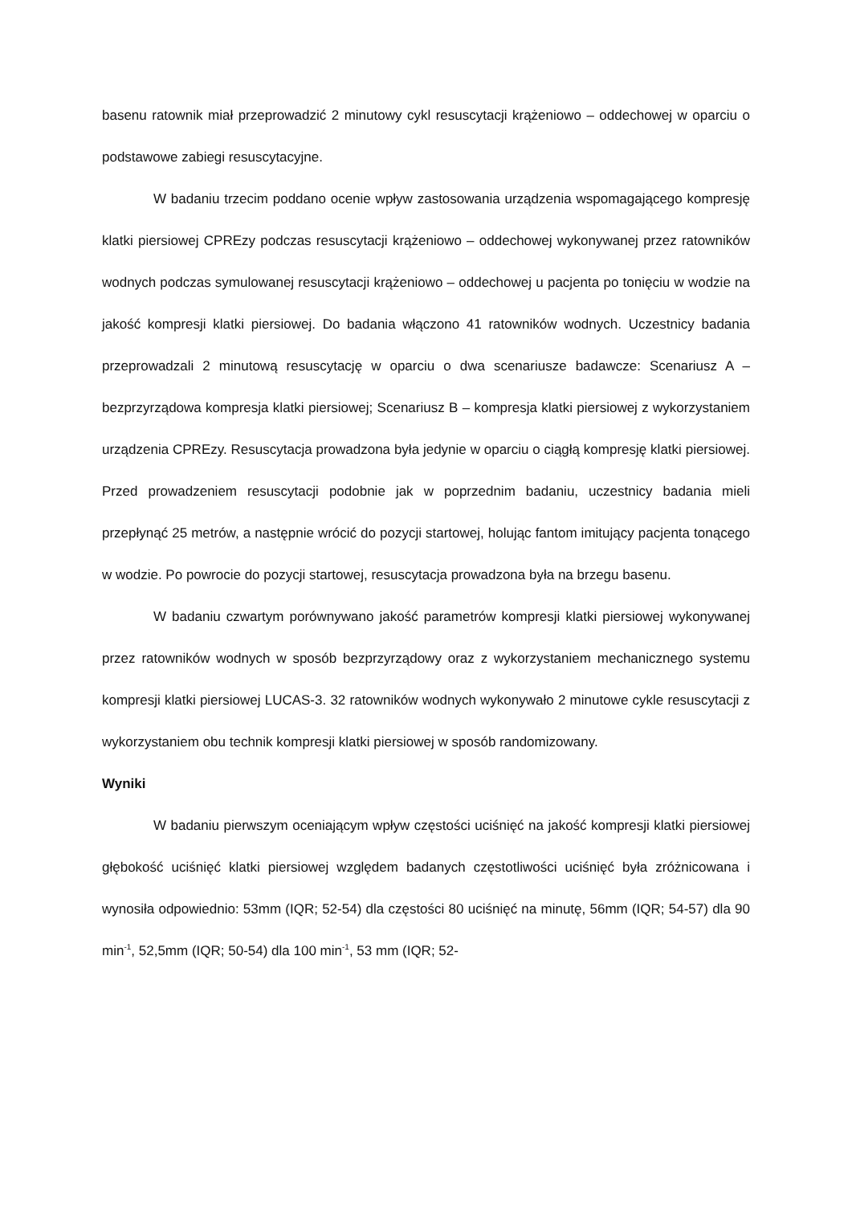basenu ratownik miał przeprowadzić 2 minutowy cykl resuscytacji krążeniowo – oddechowej w oparciu o podstawowe zabiegi resuscytacyjne.
W badaniu trzecim poddano ocenie wpływ zastosowania urządzenia wspomagającego kompresję klatki piersiowej CPREzy podczas resuscytacji krążeniowo – oddechowej wykonywanej przez ratowników wodnych podczas symulowanej resuscytacji krążeniowo – oddechowej u pacjenta po tonięciu w wodzie na jakość kompresji klatki piersiowej. Do badania włączono 41 ratowników wodnych. Uczestnicy badania przeprowadzali 2 minutową resuscytację w oparciu o dwa scenariusze badawcze: Scenariusz A – bezprzyrządowa kompresja klatki piersiowej; Scenariusz B – kompresja klatki piersiowej z wykorzystaniem urządzenia CPREzy. Resuscytacja prowadzona była jedynie w oparciu o ciągłą kompresję klatki piersiowej. Przed prowadzeniem resuscytacji podobnie jak w poprzednim badaniu, uczestnicy badania mieli przepłynąć 25 metrów, a następnie wrócić do pozycji startowej, holując fantom imitujący pacjenta tonącego w wodzie. Po powrocie do pozycji startowej, resuscytacja prowadzona była na brzegu basenu.
W badaniu czwartym porównywano jakość parametrów kompresji klatki piersiowej wykonywanej przez ratowników wodnych w sposób bezprzyrządowy oraz z wykorzystaniem mechanicznego systemu kompresji klatki piersiowej LUCAS-3. 32 ratowników wodnych wykonywało 2 minutowe cykle resuscytacji z wykorzystaniem obu technik kompresji klatki piersiowej w sposób randomizowany.
Wyniki
W badaniu pierwszym oceniającym wpływ częstości uciśnięć na jakość kompresji klatki piersiowej głębokość uciśnięć klatki piersiowej względem badanych częstotliwości uciśnięć była zróżnicowana i wynosiła odpowiednio: 53mm (IQR; 52-54) dla częstości 80 uciśnięć na minutę, 56mm (IQR; 54-57) dla 90 min<sup>-1</sup>, 52,5mm (IQR; 50-54) dla 100 min<sup>-1</sup>, 53 mm (IQR; 52-